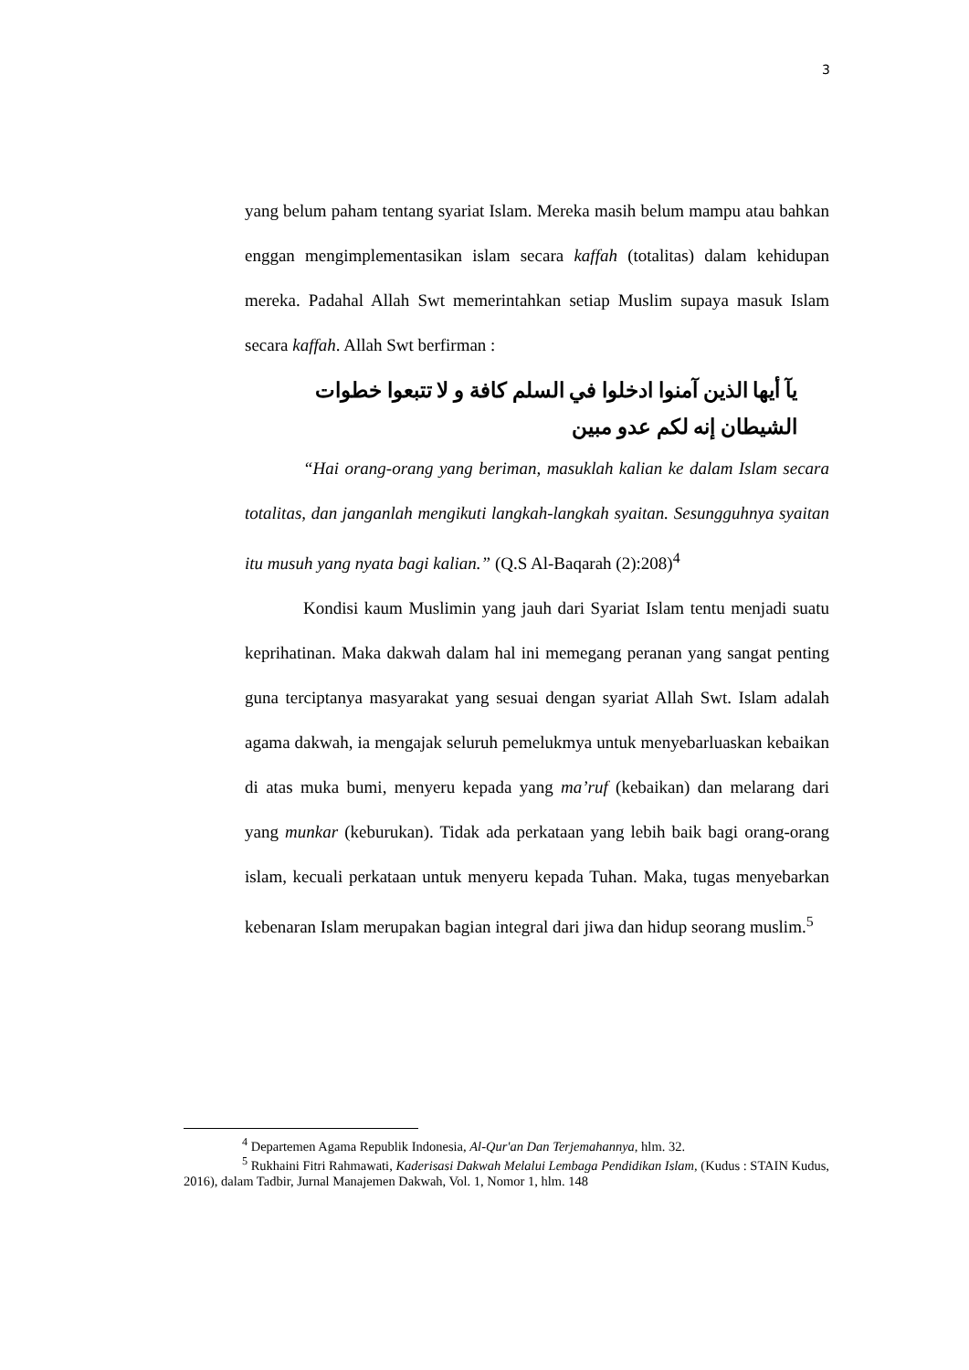3
yang belum paham tentang syariat Islam. Mereka masih belum mampu atau bahkan enggan mengimplementasikan islam secara kaffah (totalitas) dalam kehidupan mereka. Padahal Allah Swt memerintahkan setiap Muslim supaya masuk Islam secara kaffah. Allah Swt berfirman :
يآ أيها الذين آمنوا ادخلوا في السلم كافة و لا تتبعوا خطوات الشيطان إنه لكم عدو مبين
“Hai orang-orang yang beriman, masuklah kalian ke dalam Islam secara totalitas, dan janganlah mengikuti langkah-langkah syaitan. Sesungguhnya syaitan itu musuh yang nyata bagi kalian.” (Q.S Al-Baqarah (2):208)<sup>4</sup>
Kondisi kaum Muslimin yang jauh dari Syariat Islam tentu menjadi suatu keprihatinan. Maka dakwah dalam hal ini memegang peranan yang sangat penting guna terciptanya masyarakat yang sesuai dengan syariat Allah Swt. Islam adalah agama dakwah, ia mengajak seluruh pemelukmya untuk menyebarluaskan kebaikan di atas muka bumi, menyeru kepada yang ma’ruf (kebaikan) dan melarang dari yang munkar (keburukan). Tidak ada perkataan yang lebih baik bagi orang-orang islam, kecuali perkataan untuk menyeru kepada Tuhan. Maka, tugas menyebarkan kebenaran Islam merupakan bagian integral dari jiwa dan hidup seorang muslim.<sup>5</sup>
<sup>4</sup> Departemen Agama Republik Indonesia, Al-Qur'an Dan Terjemahannya, hlm. 32.
<sup>5</sup> Rukhaini Fitri Rahmawati, Kaderisasi Dakwah Melalui Lembaga Pendidikan Islam, (Kudus : STAIN Kudus, 2016), dalam Tadbir, Jurnal Manajemen Dakwah, Vol. 1, Nomor 1, hlm. 148